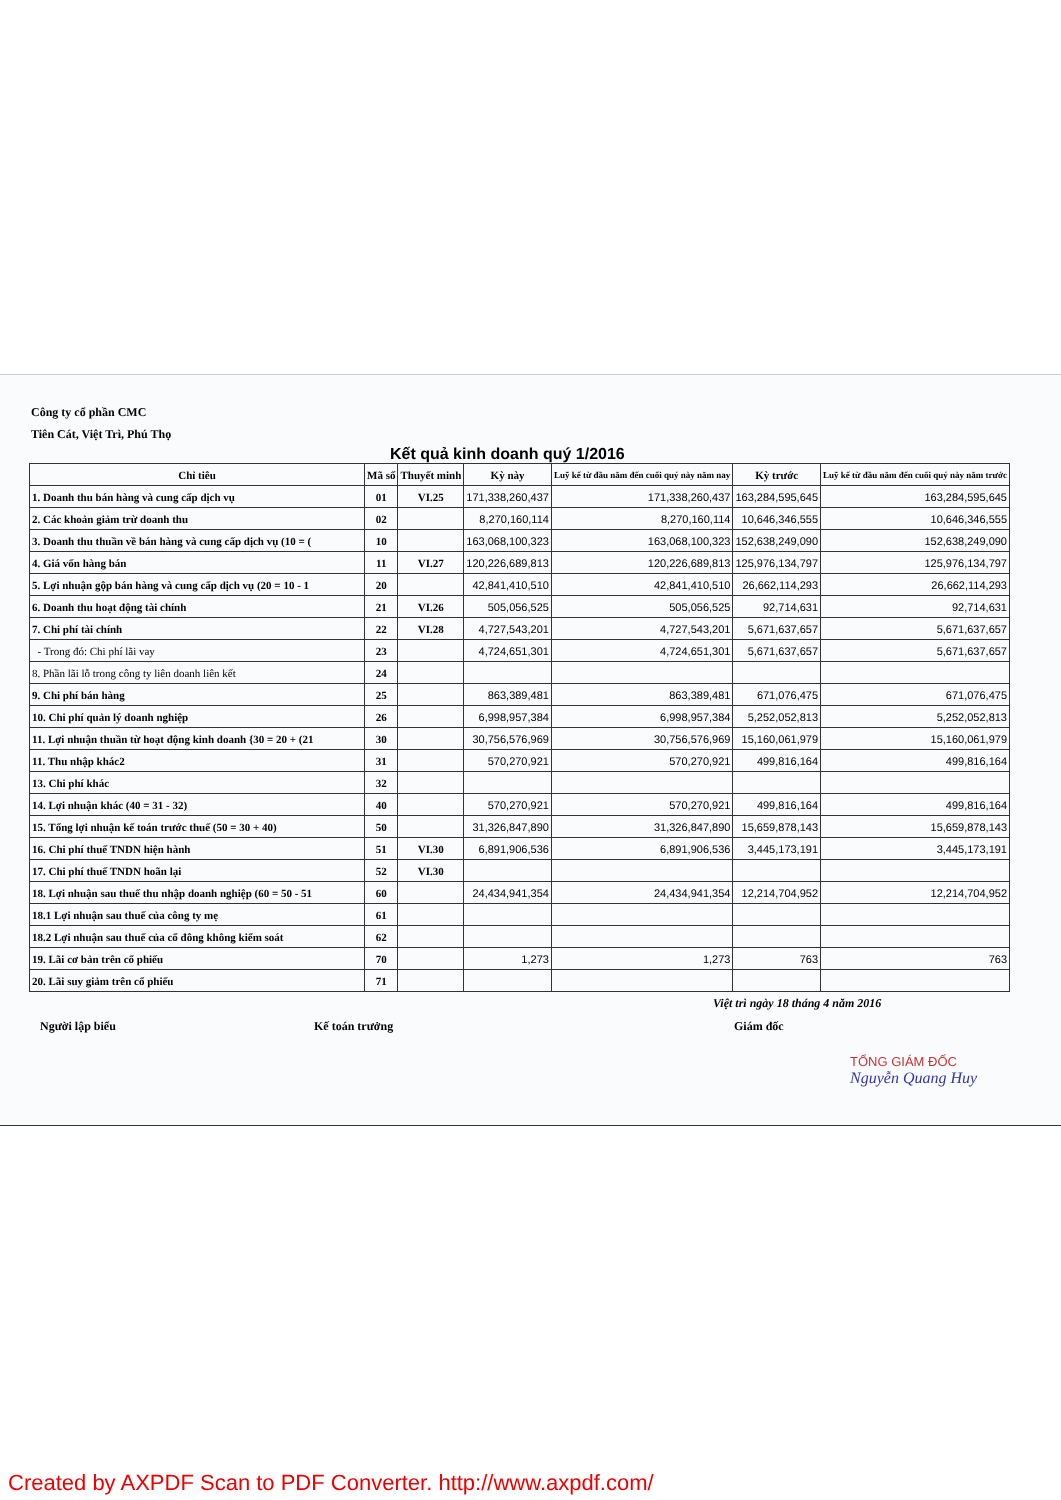Công ty cổ phần CMC
Tiên Cát, Việt Trì, Phú Thọ
Kết quả kinh doanh quý 1/2016
| Chỉ tiêu | Mã số | Thuyết minh | Kỳ này | Luỹ kế từ đầu năm đến cuối quý này năm nay | Kỳ trước | Luỹ kế từ đầu năm đến cuối quý này năm trước |
| --- | --- | --- | --- | --- | --- | --- |
| 1. Doanh thu bán hàng và cung cấp dịch vụ | 01 | VI.25 | 171,338,260,437 | 171,338,260,437 | 163,284,595,645 | 163,284,595,645 |
| 2. Các khoản giảm trừ doanh thu | 02 | | 8,270,160,114 | 8,270,160,114 | 10,646,346,555 | 10,646,346,555 |
| 3. Doanh thu thuần về bán hàng và cung cấp dịch vụ (10 = ( | 10 | | 163,068,100,323 | 163,068,100,323 | 152,638,249,090 | 152,638,249,090 |
| 4. Giá vốn hàng bán | 11 | VI.27 | 120,226,689,813 | 120,226,689,813 | 125,976,134,797 | 125,976,134,797 |
| 5. Lợi nhuận gộp bán hàng và cung cấp dịch vụ (20 = 10 - 1 | 20 | | 42,841,410,510 | 42,841,410,510 | 26,662,114,293 | 26,662,114,293 |
| 6. Doanh thu hoạt động tài chính | 21 | VI.26 | 505,056,525 | 505,056,525 | 92,714,631 | 92,714,631 |
| 7. Chi phí tài chính | 22 | VI.28 | 4,727,543,201 | 4,727,543,201 | 5,671,637,657 | 5,671,637,657 |
| - Trong đó: Chi phí lãi vay | 23 | | 4,724,651,301 | 4,724,651,301 | 5,671,637,657 | 5,671,637,657 |
| 8. Phần lãi lỗ trong công ty liên doanh liên kết | 24 | | | | | |
| 9. Chi phí bán hàng | 25 | | 863,389,481 | 863,389,481 | 671,076,475 | 671,076,475 |
| 10. Chi phí quản lý doanh nghiệp | 26 | | 6,998,957,384 | 6,998,957,384 | 5,252,052,813 | 5,252,052,813 |
| 11. Lợi nhuận thuần từ hoạt động kinh doanh {30 = 20 + (21 | 30 | | 30,756,576,969 | 30,756,576,969 | 15,160,061,979 | 15,160,061,979 |
| 11. Thu nhập khác2 | 31 | | 570,270,921 | 570,270,921 | 499,816,164 | 499,816,164 |
| 13. Chi phí khác | 32 | | | | | |
| 14. Lợi nhuận khác (40 = 31 - 32) | 40 | | 570,270,921 | 570,270,921 | 499,816,164 | 499,816,164 |
| 15. Tổng lợi nhuận kế toán trước thuế (50 = 30 + 40) | 50 | | 31,326,847,890 | 31,326,847,890 | 15,659,878,143 | 15,659,878,143 |
| 16. Chi phí thuế TNDN hiện hành | 51 | VI.30 | 6,891,906,536 | 6,891,906,536 | 3,445,173,191 | 3,445,173,191 |
| 17. Chi phí thuế TNDN hoãn lại | 52 | VI.30 | | | | |
| 18. Lợi nhuận sau thuế thu nhập doanh nghiệp (60 = 50 - 51 | 60 | | 24,434,941,354 | 24,434,941,354 | 12,214,704,952 | 12,214,704,952 |
| 18.1 Lợi nhuận sau thuế của công ty mẹ | 61 | | | | | |
| 18.2 Lợi nhuận sau thuế của cổ đông không kiểm soát | 62 | | | | | |
| 19. Lãi cơ bản trên cổ phiếu | 70 | | 1,273 | 1,273 | 763 | 763 |
| 20. Lãi suy giảm trên cổ phiếu | 71 | | | | | |
Việt trì ngày 18 tháng 4 năm 2016
Người lập biểu Kế toán trưởng Giám đốc
TỔNG GIÁM ĐỐC
Nguyễn Quang Huy
Created by AXPDF Scan to PDF Converter. http://www.axpdf.com/